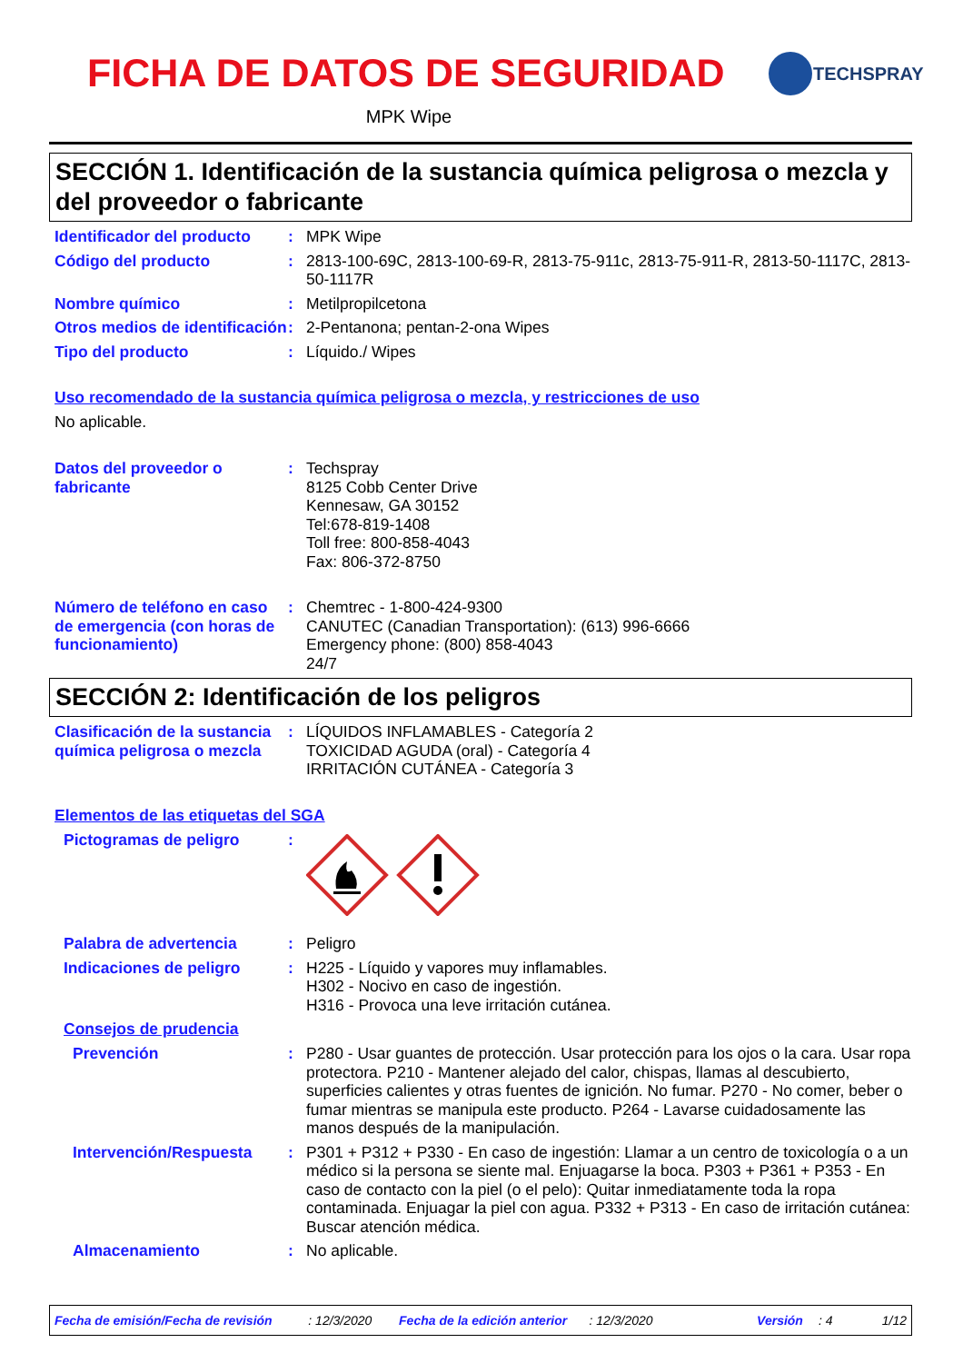FICHA DE DATOS DE SEGURIDAD TECHSPRAY
MPK Wipe
SECCIÓN 1. Identificación de la sustancia química peligrosa o mezcla y del proveedor o fabricante
Identificador del producto
: MPK Wipe
Código del producto : 2813-100-69C, 2813-100-69-R, 2813-75-911c, 2813-75-911-R, 2813-50-1117C, 2813-50-1117R
Nombre químico : Metilpropilcetona
Otros medios de identificación
: 2-Pentanona; pentan-2-ona Wipes
Tipo del producto : Líquido./ Wipes
Uso recomendado de la sustancia química peligrosa o mezcla, y restricciones de uso
No aplicable.
Datos del proveedor o fabricante
: Techspray
8125 Cobb Center Drive
Kennesaw, GA 30152
Tel:678-819-1408
Toll free: 800-858-4043
Fax: 806-372-8750
Número de teléfono en caso de emergencia (con horas de funcionamiento)
: Chemtrec - 1-800-424-9300
CANUTEC (Canadian Transportation): (613) 996-6666
Emergency phone: (800) 858-4043
24/7
SECCIÓN 2: Identificación de los peligros
Clasificación de la sustancia química peligrosa o mezcla
: LÍQUIDOS INFLAMABLES - Categoría 2
TOXICIDAD AGUDA (oral) - Categoría 4
IRRITACIÓN CUTÁNEA - Categoría 3
Elementos de las etiquetas del SGA
Pictogramas de peligro :
Palabra de advertencia : Peligro
Indicaciones de peligro : H225 - Líquido y vapores muy inflamables.
H302 - Nocivo en caso de ingestión.
H316 - Provoca una leve irritación cutánea.
Consejos de prudencia
Prevención : P280 - Usar guantes de protección. Usar protección para los ojos o la cara. Usar ropa protectora. P210 - Mantener alejado del calor, chispas, llamas al descubierto, superficies calientes y otras fuentes de ignición. No fumar. P270 - No comer, beber o fumar mientras se manipula este producto. P264 - Lavarse cuidadosamente las manos después de la manipulación.
Intervención/Respuesta : P301 + P312 + P330 - En caso de ingestión: Llamar a un centro de toxicología o a un médico si la persona se siente mal. Enjuagarse la boca. P303 + P361 + P353 - En caso de contacto con la piel (o el pelo): Quitar inmediatamente toda la ropa contaminada. Enjuagar la piel con agua. P332 + P313 - En caso de irritación cutánea: Buscar atención médica.
Almacenamiento : No aplicable.
Fecha de emisión/Fecha de revisión: 12/3/2020 Fecha de la edición anterior: 12/3/2020 Versión: 4 1/12